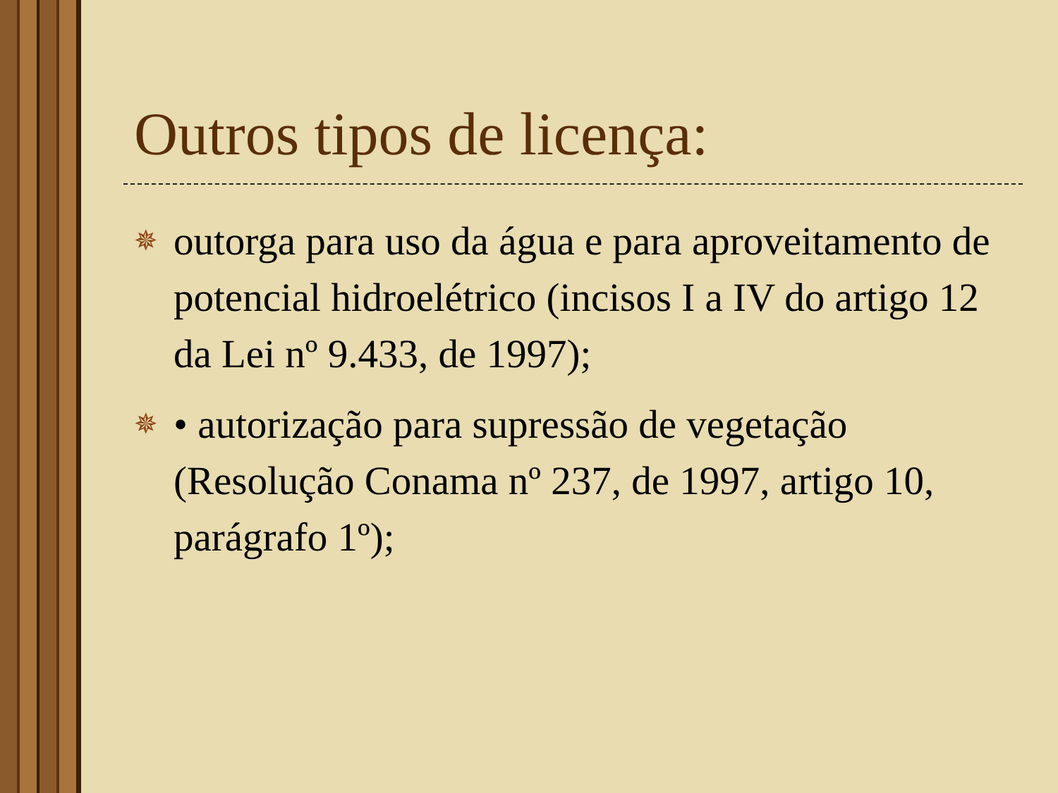Outros tipos de licença:
✵ outorga para uso da água e para aproveitamento de potencial hidroelétrico (incisos I a IV do artigo 12 da Lei nº 9.433, de 1997);
✵ • autorização para supressão de vegetação (Resolução Conama nº 237, de 1997, artigo 10, parágrafo 1º);